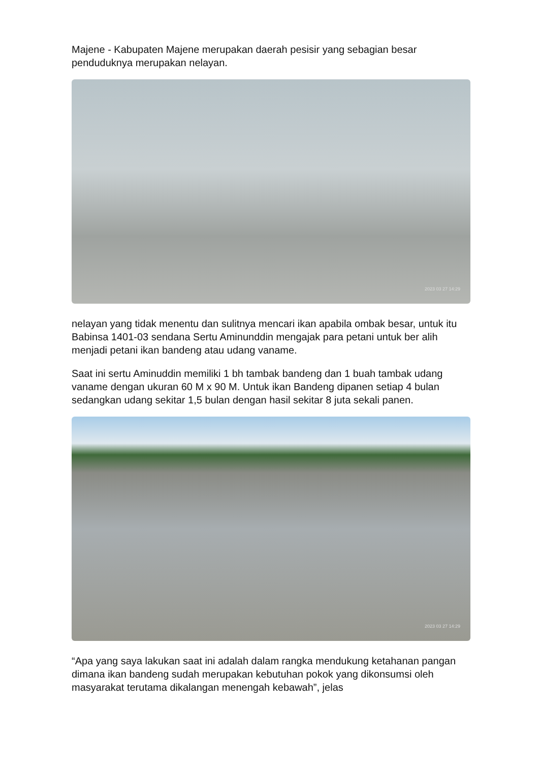Majene - Kabupaten Majene merupakan daerah pesisir yang sebagian besar penduduknya merupakan nelayan.
2023 03 27 14:29
nelayan yang tidak menentu dan sulitnya mencari ikan apabila ombak besar, untuk itu Babinsa 1401-03 sendana Sertu Aminunddin mengajak para petani untuk ber alih menjadi petani ikan bandeng atau udang vaname.
Saat ini sertu Aminuddin memiliki 1 bh tambak bandeng dan 1 buah tambak udang vaname dengan ukuran 60 M x 90 M. Untuk ikan Bandeng dipanen setiap 4 bulan sedangkan udang sekitar 1,5 bulan dengan hasil sekitar 8 juta sekali panen.
2023 03 27 14:29
“Apa yang saya lakukan saat ini adalah dalam rangka mendukung ketahanan pangan dimana ikan bandeng sudah merupakan kebutuhan pokok yang dikonsumsi oleh masyarakat terutama dikalangan menengah kebawah”, jelas